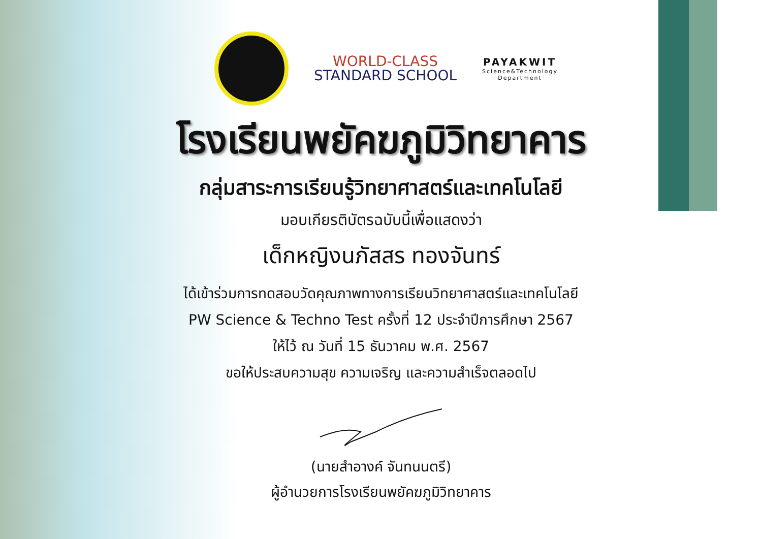WORLD-CLASS
STANDARD SCHOOL
PAYAKWIT
Science&Technology
Department
โรงเรียนพยัคฆภูมิวิทยาคาร
กลุ่มสาระการเรียนรู้วิทยาศาสตร์และเทคโนโลยี
มอบเกียรติบัตรฉบับนี้เพื่อแสดงว่า
เด็กหญิงนภัสสร ทองจันทร์
ได้เข้าร่วมการทดสอบวัดคุณภาพทางการเรียนวิทยาศาสตร์และเทคโนโลยี
PW Science & Techno Test ครั้งที่ 12 ประจำปีการศึกษา 2567
ให้ไว้ ณ วันที่ 15 ธันวาคม พ.ศ. 2567
ขอให้ประสบความสุข ความเจริญ และความสำเร็จตลอดไป
(นายสำอางค์ จันทนนตรี)
ผู้อำนวยการโรงเรียนพยัคฆภูมิวิทยาคาร